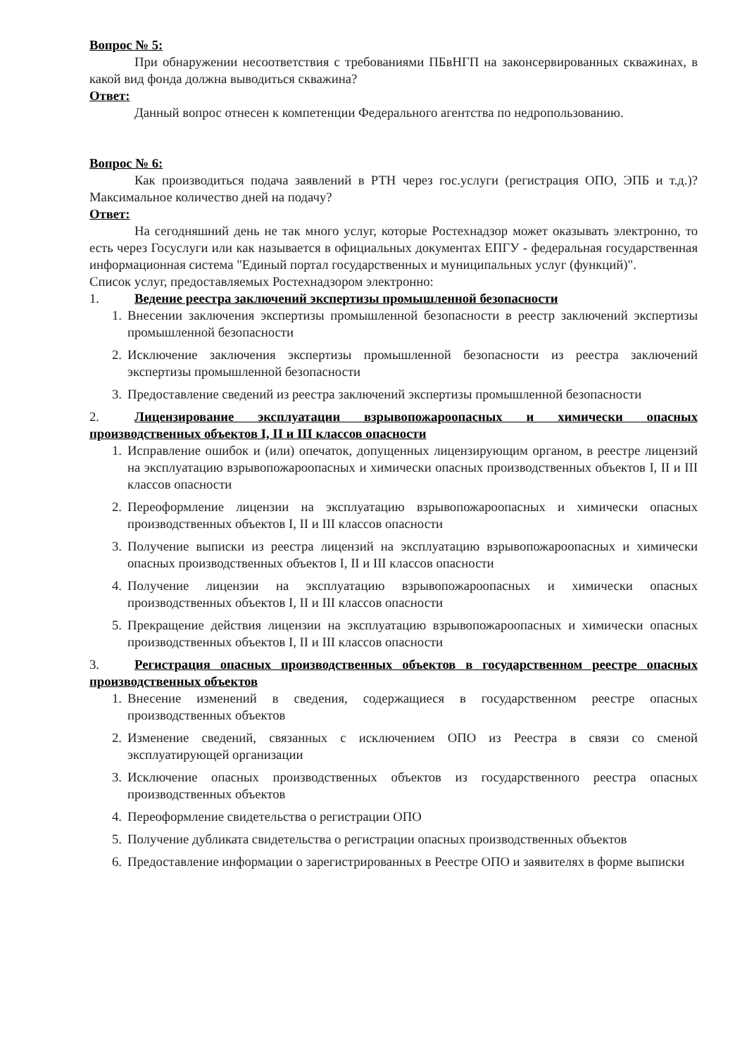Вопрос № 5:
При обнаружении несоответствия с требованиями ПБвНГП на законсервированных скважинах, в какой вид фонда должна выводиться скважина?
Ответ:
Данный вопрос отнесен к компетенции Федерального агентства по недропользованию.
Вопрос № 6:
Как производиться подача заявлений в РТН через гос.услуги (регистрация ОПО, ЭПБ и т.д.)? Максимальное количество дней на подачу?
Ответ:
На сегодняшний день не так много услуг, которые Ростехнадзор может оказывать электронно, то есть через Госуслуги или как называется в официальных документах ЕПГУ - федеральная государственная информационная система "Единый портал государственных и муниципальных услуг (функций)".
Список услуг, предоставляемых Ростехнадзором электронно:
1. Ведение реестра заключений экспертизы промышленной безопасности
1. Внесении заключения экспертизы промышленной безопасности в реестр заключений экспертизы промышленной безопасности
2. Исключение заключения экспертизы промышленной безопасности из реестра заключений экспертизы промышленной безопасности
3. Предоставление сведений из реестра заключений экспертизы промышленной безопасности
2. Лицензирование эксплуатации взрывопожароопасных и химически опасных производственных объектов I, II и III классов опасности
1. Исправление ошибок и (или) опечаток, допущенных лицензирующим органом, в реестре лицензий на эксплуатацию взрывопожароопасных и химически опасных производственных объектов I, II и III классов опасности
2. Переоформление лицензии на эксплуатацию взрывопожароопасных и химически опасных производственных объектов I, II и III классов опасности
3. Получение выписки из реестра лицензий на эксплуатацию взрывопожароопасных и химически опасных производственных объектов I, II и III классов опасности
4. Получение лицензии на эксплуатацию взрывопожароопасных и химически опасных производственных объектов I, II и III классов опасности
5. Прекращение действия лицензии на эксплуатацию взрывопожароопасных и химически опасных производственных объектов I, II и III классов опасности
3. Регистрация опасных производственных объектов в государственном реестре опасных производственных объектов
1. Внесение изменений в сведения, содержащиеся в государственном реестре опасных производственных объектов
2. Изменение сведений, связанных с исключением ОПО из Реестра в связи со сменой эксплуатирующей организации
3. Исключение опасных производственных объектов из государственного реестра опасных производственных объектов
4. Переоформление свидетельства о регистрации ОПО
5. Получение дубликата свидетельства о регистрации опасных производственных объектов
6. Предоставление информации о зарегистрированных в Реестре ОПО и заявителях в форме выписки